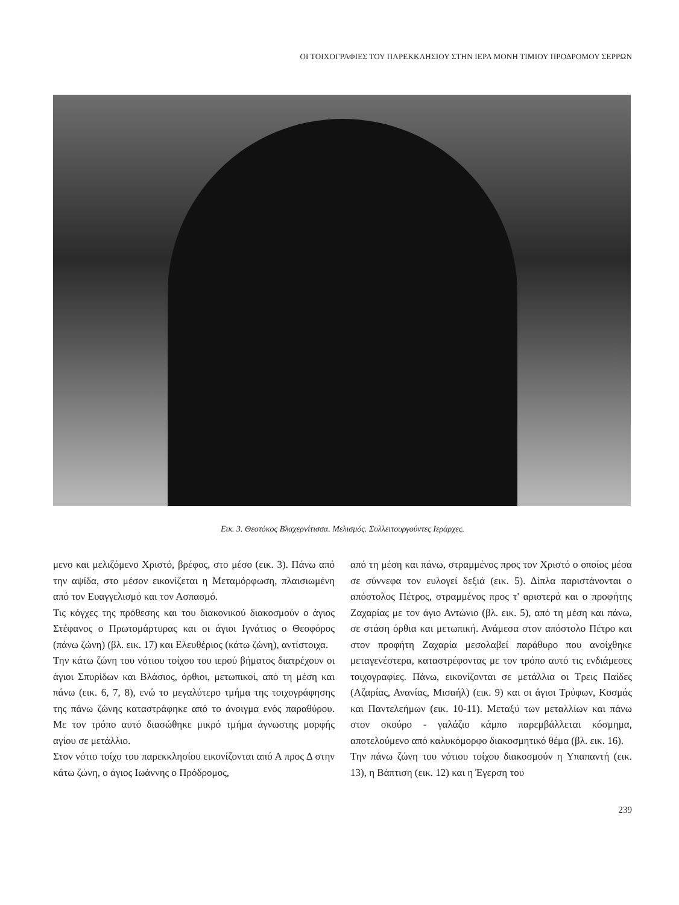ΟΙ ΤΟΙΧΟΓΡΑΦΙΕΣ ΤΟΥ ΠΑΡΕΚΚΛΗΣΙΟΥ ΣΤΗΝ ΙΕΡΑ ΜΟΝΗ ΤΙΜΙΟΥ ΠΡΟΔΡΟΜΟΥ ΣΕΡΡΩΝ
Εικ. 3. Θεοτόκος Βλαχερνίτισσα. Μελισμός. Συλλειτουργούντες Ιεράρχες.
μενο και μελιζόμενο Χριστό, βρέφος, στο μέσο (εικ. 3). Πάνω από την αψίδα, στο μέσον εικονίζεται η Μεταμόρφωση, πλαισιωμένη από τον Ευαγγελισμό και τον Ασπασμό.
Τις κόγχες της πρόθεσης και του διακονικού διακοσμούν ο άγιος Στέφανος ο Πρωτομάρτυρας και οι άγιοι Ιγνάτιος ο Θεοφόρος (πάνω ζώνη) (βλ. εικ. 17) και Ελευθέριος (κάτω ζώνη), αντίστοιχα.
Την κάτω ζώνη του νότιου τοίχου του ιερού βήματος διατρέχουν οι άγιοι Σπυρίδων και Βλάσιος, όρθιοι, μετωπικοί, από τη μέση και πάνω (εικ. 6, 7, 8), ενώ το μεγαλύτερο τμήμα της τοιχογράφησης της πάνω ζώνης καταστράφηκε από το άνοιγμα ενός παραθύρου. Με τον τρόπο αυτό διασώθηκε μικρό τμήμα άγνωστης μορφής αγίου σε μετάλλιο.
Στον νότιο τοίχο του παρεκκλησίου εικονίζονται από Α προς Δ στην κάτω ζώνη, ο άγιος Ιωάννης ο Πρόδρομος,
από τη μέση και πάνω, στραμμένος προς τον Χριστό ο οποίος μέσα σε σύννεφα τον ευλογεί δεξιά (εικ. 5). Δίπλα παριστάνονται ο απόστολος Πέτρος, στραμμένος προς τ' αριστερά και ο προφήτης Ζαχαρίας με τον άγιο Αντώνιο (βλ. εικ. 5), από τη μέση και πάνω, σε στάση όρθια και μετωπική. Ανάμεσα στον απόστολο Πέτρο και στον προφήτη Ζαχαρία μεσολαβεί παράθυρο που ανοίχθηκε μεταγενέστερα, καταστρέφοντας με τον τρόπο αυτό τις ενδιάμεσες τοιχογραφίες. Πάνω, εικονίζονται σε μετάλλια οι Τρεις Παίδες (Αζαρίας, Ανανίας, Μισαήλ) (εικ. 9) και οι άγιοι Τρύφων, Κοσμάς και Παντελεήμων (εικ. 10-11). Μεταξύ των μεταλλίων και πάνω στον σκούρο - γαλάζιο κάμπο παρεμβάλλεται κόσμημα, αποτελούμενο από καλυκόμορφο διακοσμητικό θέμα (βλ. εικ. 16).
Την πάνω ζώνη του νότιου τοίχου διακοσμούν η Υπαπαντή (εικ. 13), η Βάπτιση (εικ. 12) και η Έγερση του
239